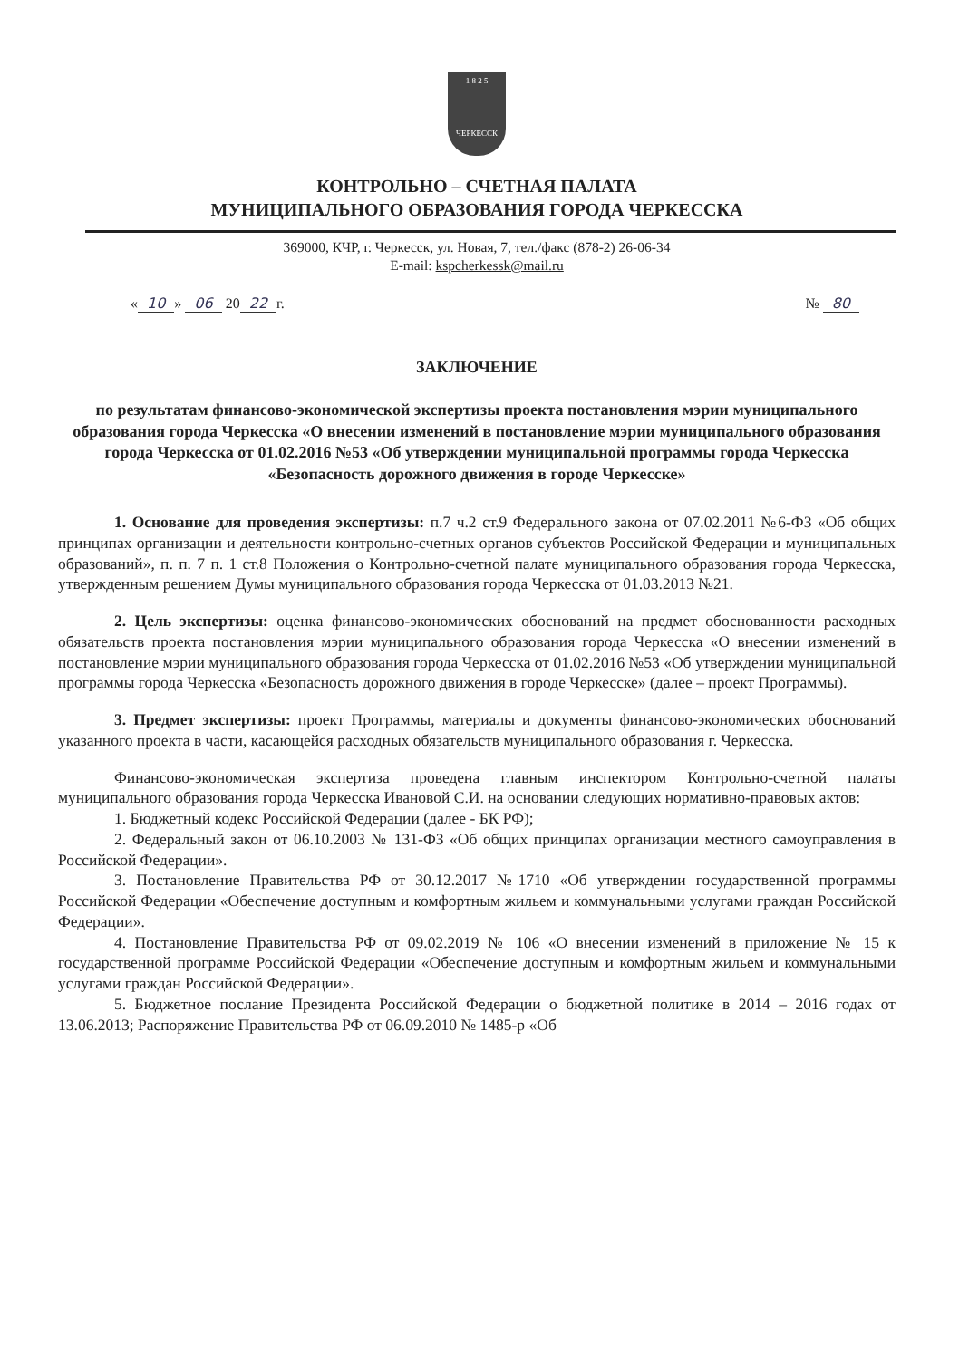1 8 2 5
ЧЕРКЕССК
КОНТРОЛЬНО – СЧЕТНАЯ ПАЛАТА
МУНИЦИПАЛЬНОГО ОБРАЗОВАНИЯ ГОРОДА ЧЕРКЕССКА
369000, КЧР, г. Черкесск, ул. Новая, 7, тел./факс (878-2) 26-06-34
E-mail: kspcherkessk@mail.ru
« 10 » 06 20 22 г. № 80
ЗАКЛЮЧЕНИЕ
по результатам финансово-экономической экспертизы проекта постановления мэрии муниципального образования города Черкесска «О внесении изменений в постановление мэрии муниципального образования города Черкесска от 01.02.2016 №53 «Об утверждении муниципальной программы города Черкесска «Безопасность дорожного движения в городе Черкесске»
1. Основание для проведения экспертизы: п.7 ч.2 ст.9 Федерального закона от 07.02.2011 №6-ФЗ «Об общих принципах организации и деятельности контрольно-счетных органов субъектов Российской Федерации и муниципальных образований», п. п. 7 п. 1 ст.8 Положения о Контрольно-счетной палате муниципального образования города Черкесска, утвержденным решением Думы муниципального образования города Черкесска от 01.03.2013 №21.
2. Цель экспертизы: оценка финансово-экономических обоснований на предмет обоснованности расходных обязательств проекта постановления мэрии муниципального образования города Черкесска «О внесении изменений в постановление мэрии муниципального образования города Черкесска от 01.02.2016 №53 «Об утверждении муниципальной программы города Черкесска «Безопасность дорожного движения в городе Черкесске» (далее – проект Программы).
3. Предмет экспертизы: проект Программы, материалы и документы финансово-экономических обоснований указанного проекта в части, касающейся расходных обязательств муниципального образования г. Черкесска.
Финансово-экономическая экспертиза проведена главным инспектором Контрольно-счетной палаты муниципального образования города Черкесска Ивановой С.И. на основании следующих нормативно-правовых актов:
1. Бюджетный кодекс Российской Федерации (далее - БК РФ);
2. Федеральный закон от 06.10.2003 № 131-ФЗ «Об общих принципах организации местного самоуправления в Российской Федерации».
3. Постановление Правительства РФ от 30.12.2017 №1710 «Об утверждении государственной программы Российской Федерации «Обеспечение доступным и комфортным жильем и коммунальными услугами граждан Российской Федерации».
4. Постановление Правительства РФ от 09.02.2019 № 106 «О внесении изменений в приложение № 15 к государственной программе Российской Федерации «Обеспечение доступным и комфортным жильем и коммунальными услугами граждан Российской Федерации».
5. Бюджетное послание Президента Российской Федерации о бюджетной политике в 2014 – 2016 годах от 13.06.2013; Распоряжение Правительства РФ от 06.09.2010 № 1485-р «Об